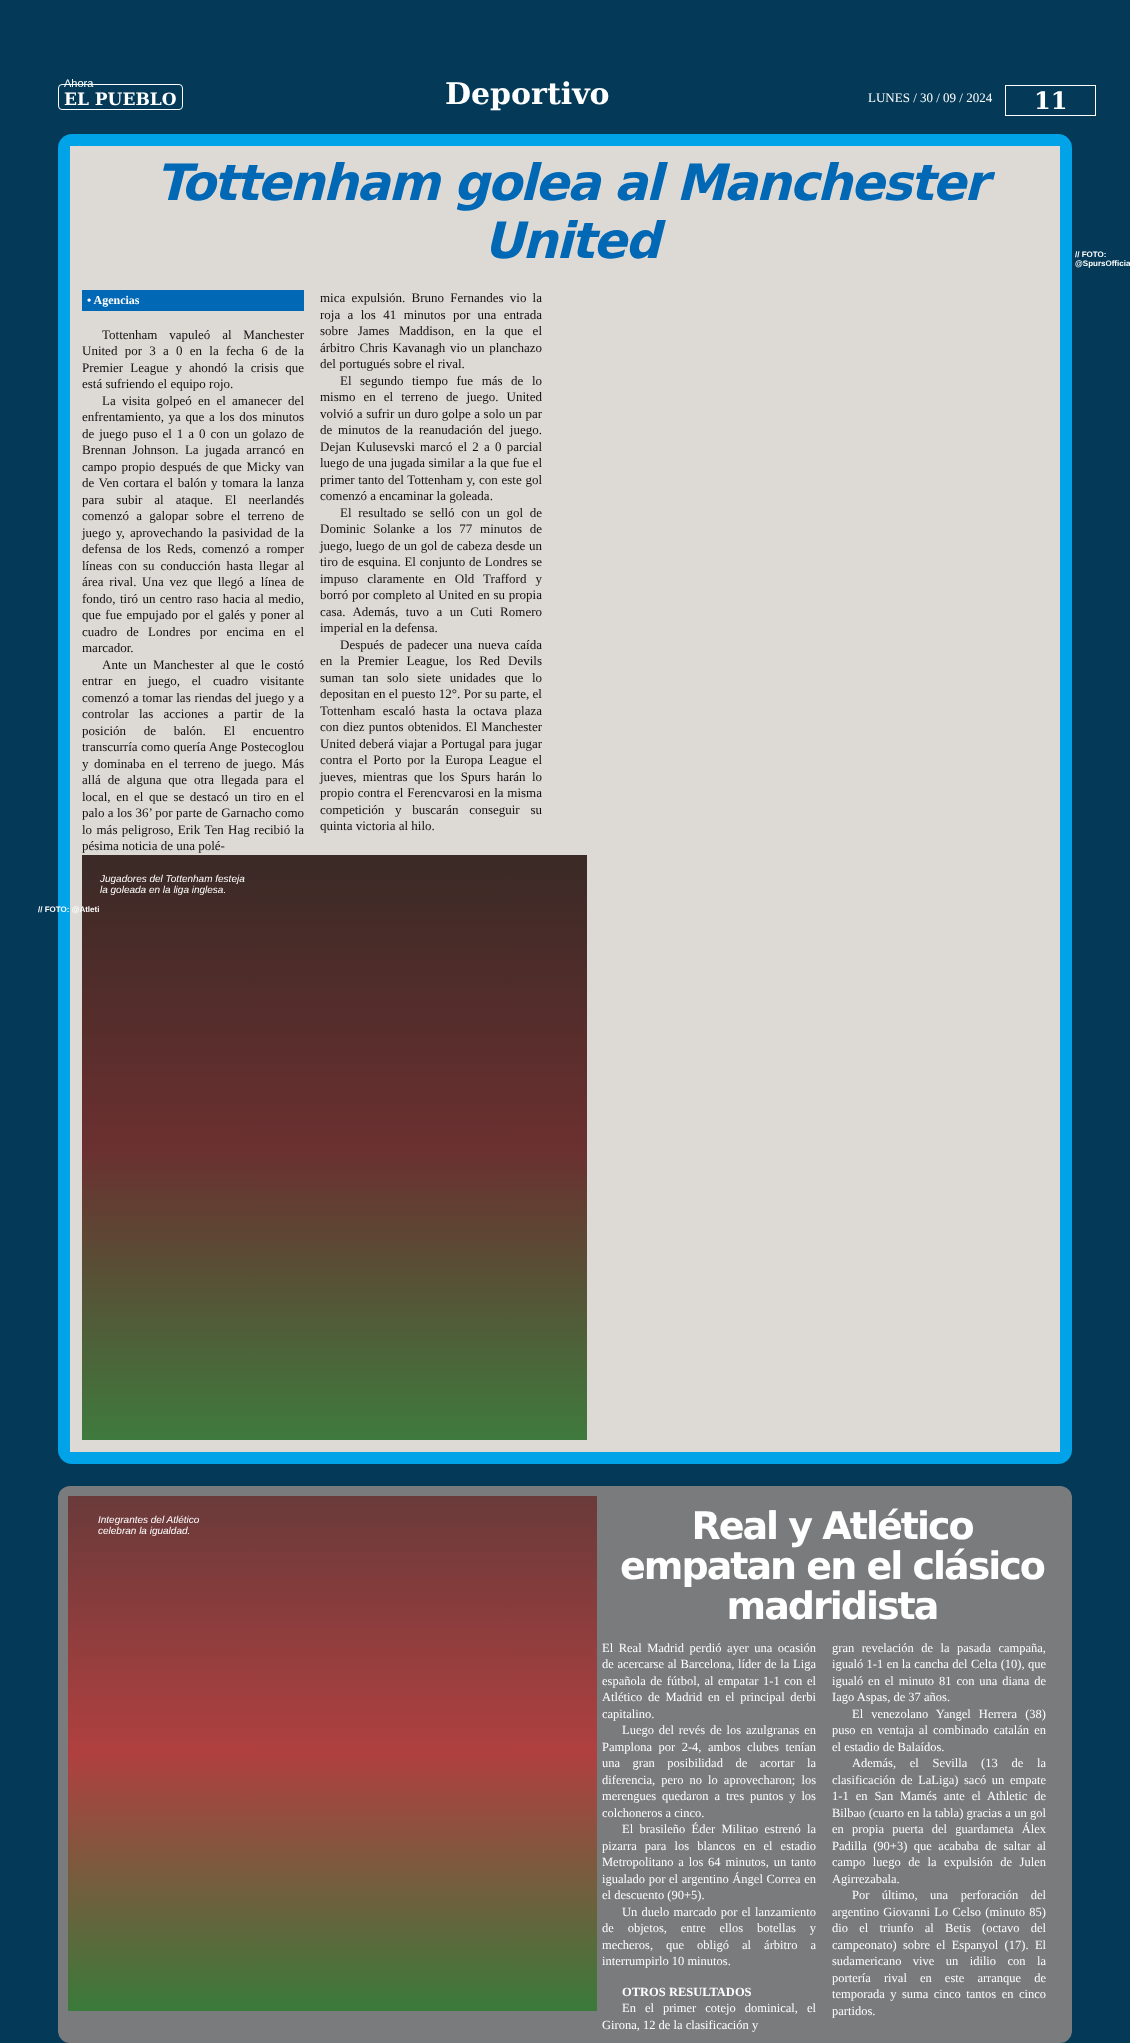Ahora
EL PUEBLO
Deportivo LUNES / 30 / 09 / 2024 11
Tottenham golea al Manchester United
• Agencias
Tottenham vapuleó al Manchester United por 3 a 0 en la fecha 6 de la Premier League y ahondó la crisis que está sufriendo el equipo rojo.
La visita golpeó en el amanecer del enfrentamiento, ya que a los dos minutos de juego puso el 1 a 0 con un golazo de Brennan Johnson. La jugada arrancó en campo propio después de que Micky van de Ven cortara el balón y tomara la lanza para subir al ataque. El neerlandés comenzó a galopar sobre el terreno de juego y, aprovechando la pasividad de la defensa de los Reds, comenzó a romper líneas con su conducción hasta llegar al área rival. Una vez que llegó a línea de fondo, tiró un centro raso hacia al medio, que fue empujado por el galés y poner al cuadro de Londres por encima en el marcador.
Ante un Manchester al que le costó entrar en juego, el cuadro visitante comenzó a tomar las riendas del juego y a controlar las acciones a partir de la posición de balón. El encuentro transcurría como quería Ange Postecoglou y dominaba en el terreno de juego. Más allá de alguna que otra llegada para el local, en el que se destacó un tiro en el palo a los 36’ por parte de Garnacho como lo más peligroso, Erik Ten Hag recibió la pésima noticia de una polé-
mica expulsión. Bruno Fernandes vio la roja a los 41 minutos por una entrada sobre James Maddison, en la que el árbitro Chris Kavanagh vio un planchazo del portugués sobre el rival.
El segundo tiempo fue más de lo mismo en el terreno de juego. United volvió a sufrir un duro golpe a solo un par de minutos de la reanudación del juego. Dejan Kulusevski marcó el 2 a 0 parcial luego de una jugada similar a la que fue el primer tanto del Tottenham y, con este gol comenzó a encaminar la goleada.
El resultado se selló con un gol de Dominic Solanke a los 77 minutos de juego, luego de un gol de cabeza desde un tiro de esquina. El conjunto de Londres se impuso claramente en Old Trafford y borró por completo al United en su propia casa. Además, tuvo a un Cuti Romero imperial en la defensa.
Después de padecer una nueva caída en la Premier League, los Red Devils suman tan solo siete unidades que lo depositan en el puesto 12°. Por su parte, el Tottenham escaló hasta la octava plaza con diez puntos obtenidos. El Manchester United deberá viajar a Portugal para jugar contra el Porto por la Europa League el jueves, mientras que los Spurs harán lo propio contra el Ferencvarosi en la misma competición y buscarán conseguir su quinta victoria al hilo.
Jugadores del Tottenham festeja
la goleada en la liga inglesa.
// FOTO: @SpursOfficial
Integrantes del Atlético
celebran la igualdad.
Real y Atlético empatan en el clásico madridista
El Real Madrid perdió ayer una ocasión de acercarse al Barcelona, líder de la Liga española de fútbol, al empatar 1-1 con el Atlético de Madrid en el principal derbi capitalino.
Luego del revés de los azulgranas en Pamplona por 2-4, ambos clubes tenían una gran posibilidad de acortar la diferencia, pero no lo aprovecharon; los merengues quedaron a tres puntos y los colchoneros a cinco.
El brasileño Éder Militao estrenó la pizarra para los blancos en el estadio Metropolitano a los 64 minutos, un tanto igualado por el argentino Ángel Correa en el descuento (90+5).
Un duelo marcado por el lanzamiento de objetos, entre ellos botellas y mecheros, que obligó al árbitro a interrumpirlo 10 minutos.
OTROS RESULTADOS
En el primer cotejo dominical, el Girona, 12 de la clasificación y
gran revelación de la pasada campaña, igualó 1-1 en la cancha del Celta (10), que igualó en el minuto 81 con una diana de Iago Aspas, de 37 años.
El venezolano Yangel Herrera (38) puso en ventaja al combinado catalán en el estadio de Balaídos.
Además, el Sevilla (13 de la clasificación de LaLiga) sacó un empate 1-1 en San Mamés ante el Athletic de Bilbao (cuarto en la tabla) gracias a un gol en propia puerta del guardameta Álex Padilla (90+3) que acababa de saltar al campo luego de la expulsión de Julen Agirrezabala.
Por último, una perforación del argentino Giovanni Lo Celso (minuto 85) dio el triunfo al Betis (octavo del campeonato) sobre el Espanyol (17). El sudamericano vive un idilio con la portería rival en este arranque de temporada y suma cinco tantos en cinco partidos.
// FOTO: @Atleti